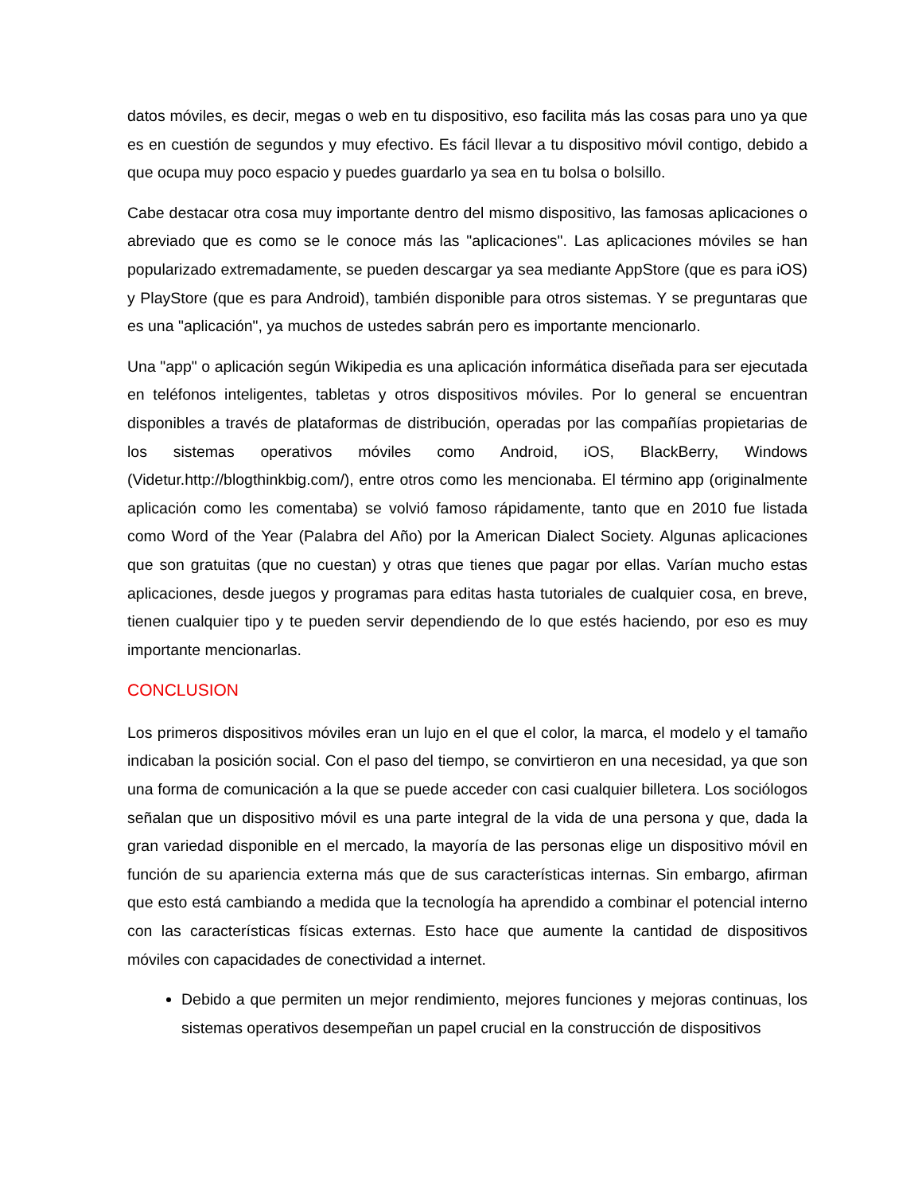datos móviles, es decir, megas o web en tu dispositivo, eso facilita más las cosas para uno ya que es en cuestión de segundos y muy efectivo. Es fácil llevar a tu dispositivo móvil contigo, debido a que ocupa muy poco espacio y puedes guardarlo ya sea en tu bolsa o bolsillo.
Cabe destacar otra cosa muy importante dentro del mismo dispositivo, las famosas aplicaciones o abreviado que es como se le conoce más las "aplicaciones". Las aplicaciones móviles se han popularizado extremadamente, se pueden descargar ya sea mediante AppStore (que es para iOS) y PlayStore (que es para Android), también disponible para otros sistemas. Y se preguntaras que es una "aplicación", ya muchos de ustedes sabrán pero es importante mencionarlo.
Una "app" o aplicación según Wikipedia es una aplicación informática diseñada para ser ejecutada en teléfonos inteligentes, tabletas y otros dispositivos móviles. Por lo general se encuentran disponibles a través de plataformas de distribución, operadas por las compañías propietarias de los sistemas operativos móviles como Android, iOS, BlackBerry, Windows (Videtur.http://blogthinkbig.com/), entre otros como les mencionaba. El término app (originalmente aplicación como les comentaba) se volvió famoso rápidamente, tanto que en 2010 fue listada como Word of the Year (Palabra del Año) por la American Dialect Society. Algunas aplicaciones que son gratuitas (que no cuestan) y otras que tienes que pagar por ellas. Varían mucho estas aplicaciones, desde juegos y programas para editas hasta tutoriales de cualquier cosa, en breve, tienen cualquier tipo y te pueden servir dependiendo de lo que estés haciendo, por eso es muy importante mencionarlas.
CONCLUSION
Los primeros dispositivos móviles eran un lujo en el que el color, la marca, el modelo y el tamaño indicaban la posición social. Con el paso del tiempo, se convirtieron en una necesidad, ya que son una forma de comunicación a la que se puede acceder con casi cualquier billetera. Los sociólogos señalan que un dispositivo móvil es una parte integral de la vida de una persona y que, dada la gran variedad disponible en el mercado, la mayoría de las personas elige un dispositivo móvil en función de su apariencia externa más que de sus características internas. Sin embargo, afirman que esto está cambiando a medida que la tecnología ha aprendido a combinar el potencial interno con las características físicas externas. Esto hace que aumente la cantidad de dispositivos móviles con capacidades de conectividad a internet.
Debido a que permiten un mejor rendimiento, mejores funciones y mejoras continuas, los sistemas operativos desempeñan un papel crucial en la construcción de dispositivos